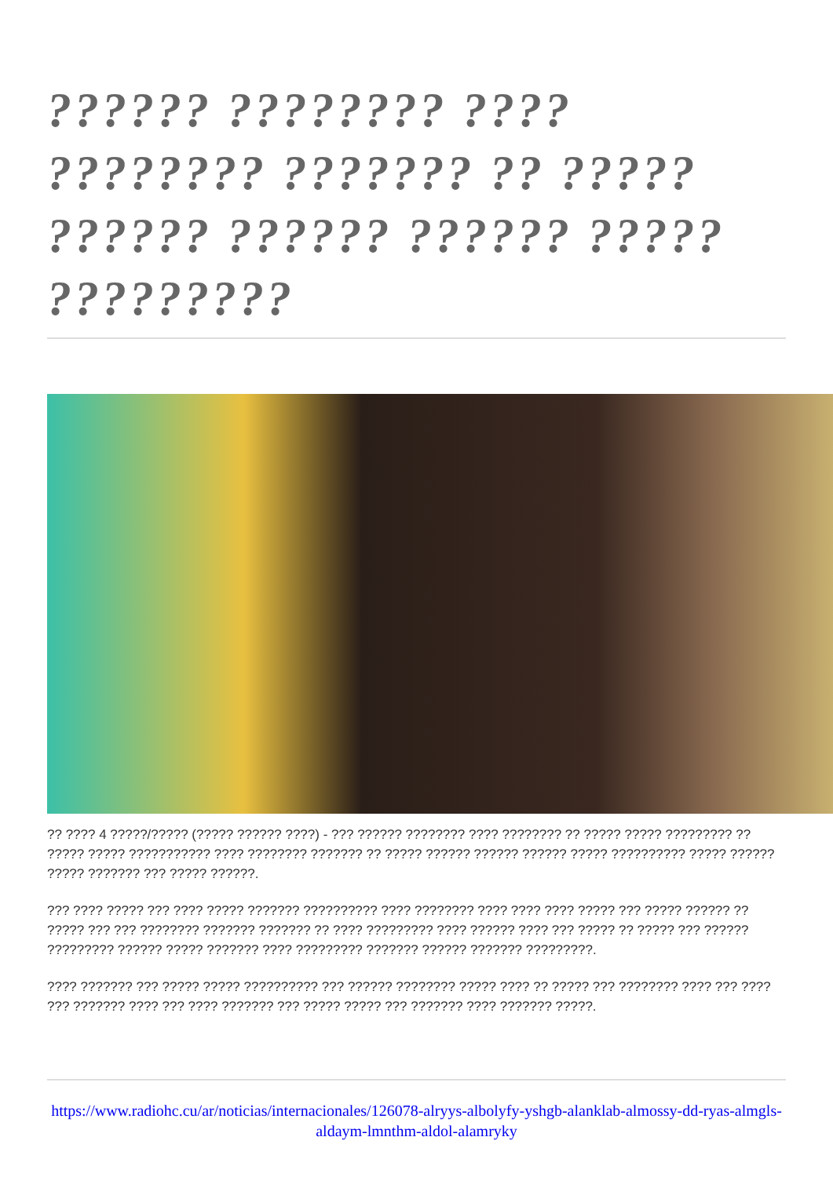?????? ???????? ???? ???????? ??????? ?? ????? ?????? ?????? ?????? ????? ?????????
?? ???? 4 ?????/????? (????? ?????? ????) - ??? ?????? ???????? ???? ???????? ?? ????? ????? ????????? ?? ????? ????? ??????????? ???? ???????? ??????? ?? ????? ?????? ?????? ?????? ????? ?????????? ????? ?????? ????? ??????? ??? ????? ??????.
??? ???? ????? ??? ???? ????? ??????? ?????????? ???? ???????? ???? ???? ???? ????? ??? ????? ?????? ?? ????? ??? ??? ???????? ??????? ??????? ?? ???? ????????? ???? ?????? ???? ??? ????? ?? ????? ??? ?????? ????????? ?????? ????? ??????? ???? ????????? ??????? ?????? ??????? ?????????.
???? ??????? ??? ????? ????? ?????????? ??? ?????? ???????? ????? ???? ?? ????? ??? ???????? ???? ??? ???? ??? ??????? ???? ??? ???? ??????? ??? ????? ????? ??? ??????? ???? ??????? ?????.
https://www.radiohc.cu/ar/noticias/internacionales/126078-alryys-albolyfy-yshgb-alanklab-almossy-dd-ryas-almgls-aldaym-lmnthm-aldol-alamryky